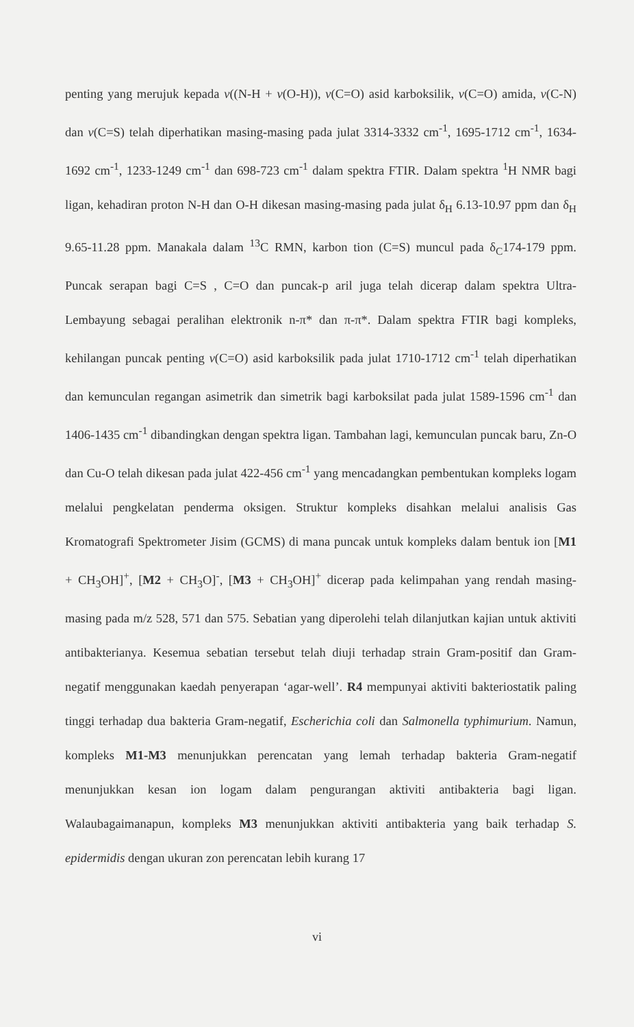penting yang merujuk kepada v((N-H + v(O-H)), v(C=O) asid karboksilik, v(C=O) amida, v(C-N) dan v(C=S) telah diperhatikan masing-masing pada julat 3314-3332 cm<sup>-1</sup>, 1695-1712 cm<sup>-1</sup>, 1634-1692 cm<sup>-1</sup>, 1233-1249 cm<sup>-1</sup> dan 698-723 cm<sup>-1</sup> dalam spektra FTIR. Dalam spektra <sup>1</sup>H NMR bagi ligan, kehadiran proton N-H dan O-H dikesan masing-masing pada julat δ<sub>H</sub> 6.13-10.97 ppm dan δ<sub>H</sub> 9.65-11.28 ppm. Manakala dalam <sup>13</sup>C RMN, karbon tion (C=S) muncul pada δ<sub>C</sub>174-179 ppm. Puncak serapan bagi C=S , C=O dan puncak-p aril juga telah dicerap dalam spektra Ultra-Lembayung sebagai peralihan elektronik n-π* dan π-π*. Dalam spektra FTIR bagi kompleks, kehilangan puncak penting v(C=O) asid karboksilik pada julat 1710-1712 cm<sup>-1</sup> telah diperhatikan dan kemunculan regangan asimetrik dan simetrik bagi karboksilat pada julat 1589-1596 cm<sup>-1</sup> dan 1406-1435 cm<sup>-1</sup> dibandingkan dengan spektra ligan. Tambahan lagi, kemunculan puncak baru, Zn-O dan Cu-O telah dikesan pada julat 422-456 cm<sup>-1</sup> yang mencadangkan pembentukan kompleks logam melalui pengkelatan penderma oksigen. Struktur kompleks disahkan melalui analisis Gas Kromatografi Spektrometer Jisim (GCMS) di mana puncak untuk kompleks dalam bentuk ion [M1 + CH<sub>3</sub>OH]<sup>+</sup>, [M2 + CH<sub>3</sub>O]<sup>-</sup>, [M3 + CH<sub>3</sub>OH]<sup>+</sup> dicerap pada kelimpahan yang rendah masing-masing pada m/z 528, 571 dan 575. Sebatian yang diperolehi telah dilanjutkan kajian untuk aktiviti antibakterianya. Kesemua sebatian tersebut telah diuji terhadap strain Gram-positif dan Gram-negatif menggunakan kaedah penyerapan ‘agar-well’. R4 mempunyai aktiviti bakteriostatik paling tinggi terhadap dua bakteria Gram-negatif, Escherichia coli dan Salmonella typhimurium. Namun, kompleks M1-M3 menunjukkan perencatan yang lemah terhadap bakteria Gram-negatif menunjukkan kesan ion logam dalam pengurangan aktiviti antibakteria bagi ligan. Walaubagaimanapun, kompleks M3 menunjukkan aktiviti antibakteria yang baik terhadap S. epidermidis dengan ukuran zon perencatan lebih kurang 17
vi